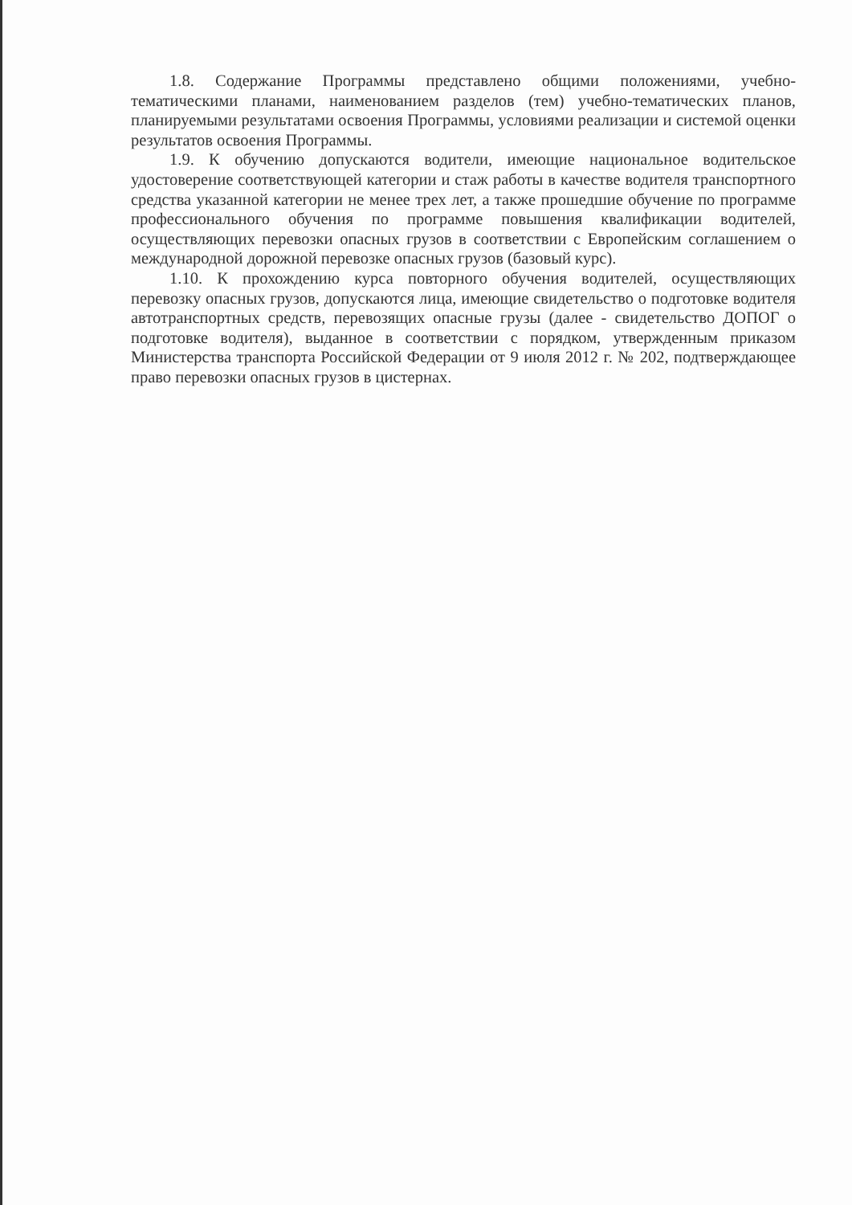1.8. Содержание Программы представлено общими положениями, учебно-тематическими планами, наименованием разделов (тем) учебно-тематических планов, планируемыми результатами освоения Программы, условиями реализации и системой оценки результатов освоения Программы.
1.9. К обучению допускаются водители, имеющие национальное водительское удостоверение соответствующей категории и стаж работы в качестве водителя транспортного средства указанной категории не менее трех лет, а также прошедшие обучение по программе профессионального обучения по программе повышения квалификации водителей, осуществляющих перевозки опасных грузов в соответствии с Европейским соглашением о международной дорожной перевозке опасных грузов (базовый курс).
1.10. К прохождению курса повторного обучения водителей, осуществляющих перевозку опасных грузов, допускаются лица, имеющие свидетельство о подготовке водителя автотранспортных средств, перевозящих опасные грузы (далее - свидетельство ДОПОГ о подготовке водителя), выданное в соответствии с порядком, утвержденным приказом Министерства транспорта Российской Федерации от 9 июля 2012 г. № 202, подтверждающее право перевозки опасных грузов в цистернах.